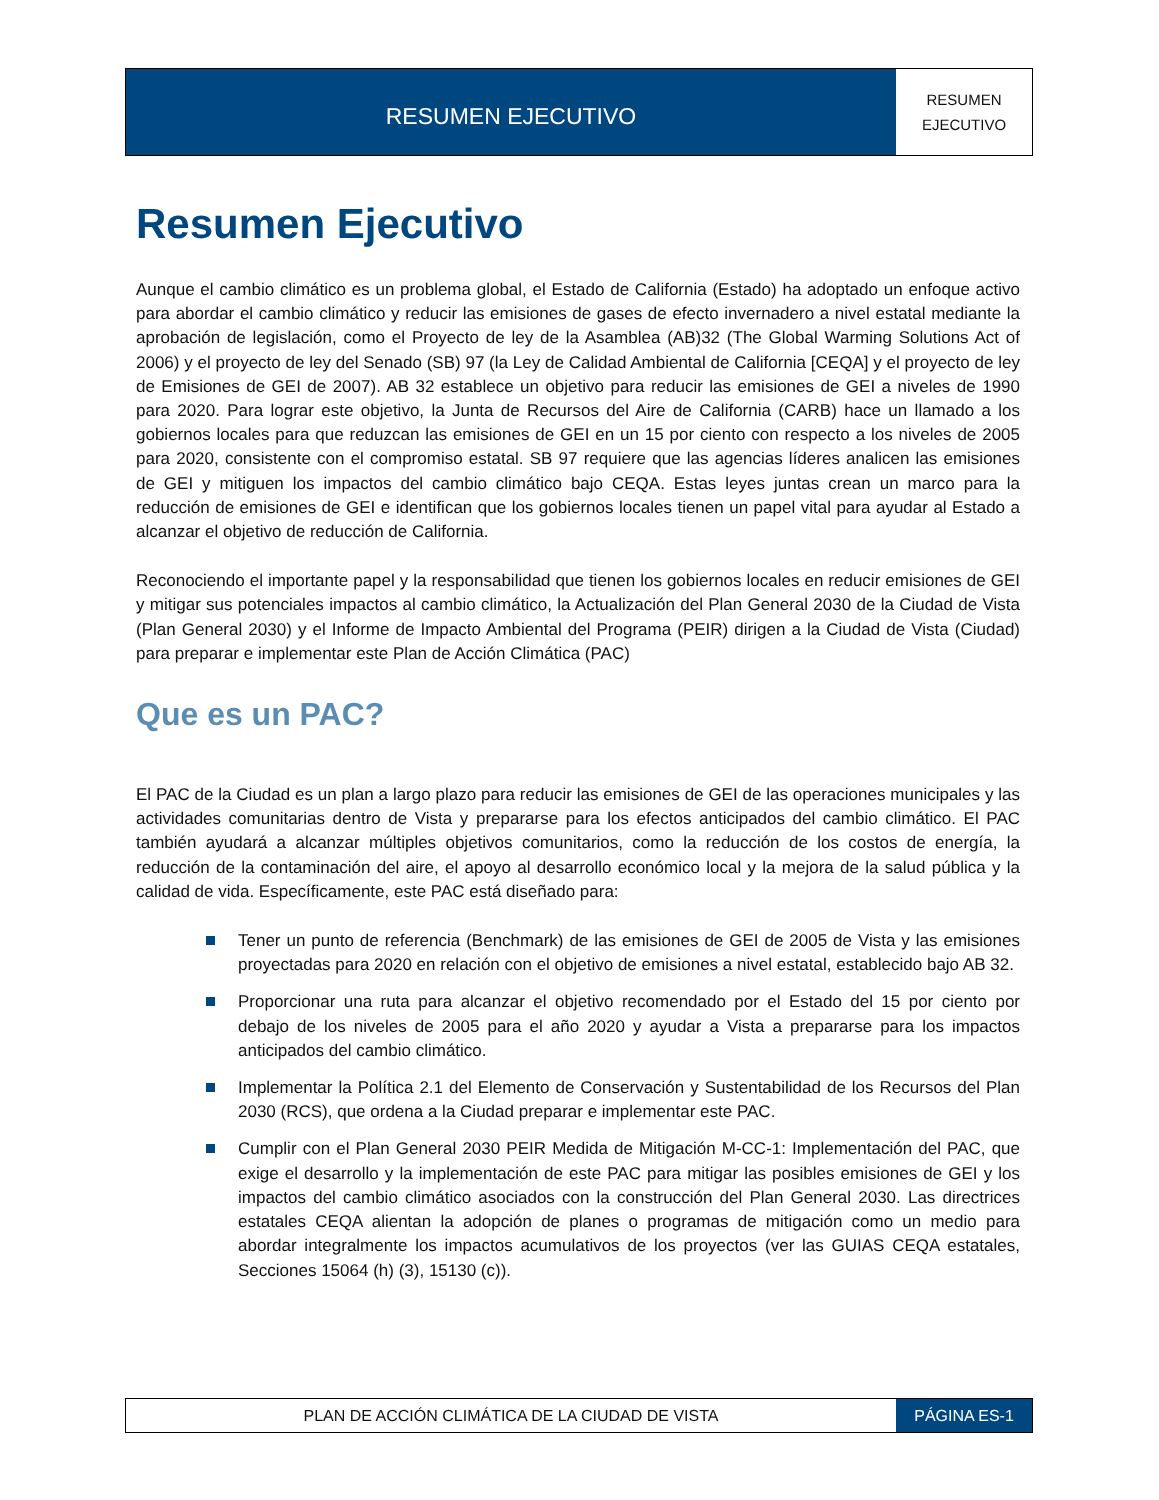RESUMEN EJECUTIVO
RESUMEN
EJECUTIVO
Resumen Ejecutivo
Aunque el cambio climático es un problema global, el Estado de California (Estado) ha adoptado un enfoque activo para abordar el cambio climático y reducir las emisiones de gases de efecto invernadero a nivel estatal mediante la aprobación de legislación, como el Proyecto de ley de la Asamblea (AB)32 (The Global Warming Solutions Act of 2006) y el proyecto de ley del Senado (SB) 97 (la Ley de Calidad Ambiental de California [CEQA] y el proyecto de ley de Emisiones de GEI de 2007). AB 32 establece un objetivo para reducir las emisiones de GEI a niveles de 1990 para 2020. Para lograr este objetivo, la Junta de Recursos del Aire de California (CARB) hace un llamado a los gobiernos locales para que reduzcan las emisiones de GEI en un 15 por ciento con respecto a los niveles de 2005 para 2020, consistente con el compromiso estatal. SB 97 requiere que las agencias líderes analicen las emisiones de GEI y mitiguen los impactos del cambio climático bajo CEQA. Estas leyes juntas crean un marco para la reducción de emisiones de GEI e identifican que los gobiernos locales tienen un papel vital para ayudar al Estado a alcanzar el objetivo de reducción de California.
Reconociendo el importante papel y la responsabilidad que tienen los gobiernos locales en reducir emisiones de GEI y mitigar sus potenciales impactos al cambio climático, la Actualización del Plan General 2030 de la Ciudad de Vista (Plan General 2030) y el Informe de Impacto Ambiental del Programa (PEIR) dirigen a la Ciudad de Vista (Ciudad) para preparar e implementar este Plan de Acción Climática (PAC)
Que es un PAC?
El PAC de la Ciudad es un plan a largo plazo para reducir las emisiones de GEI de las operaciones municipales y las actividades comunitarias dentro de Vista y prepararse para los efectos anticipados del cambio climático. El PAC también ayudará a alcanzar múltiples objetivos comunitarios, como la reducción de los costos de energía, la reducción de la contaminación del aire, el apoyo al desarrollo económico local y la mejora de la salud pública y la calidad de vida. Específicamente, este PAC está diseñado para:
Tener un punto de referencia (Benchmark) de las emisiones de GEI de 2005 de Vista y las emisiones proyectadas para 2020 en relación con el objetivo de emisiones a nivel estatal, establecido bajo AB 32.
Proporcionar una ruta para alcanzar el objetivo recomendado por el Estado del 15 por ciento por debajo de los niveles de 2005 para el año 2020 y ayudar a Vista a prepararse para los impactos anticipados del cambio climático.
Implementar la Política 2.1 del Elemento de Conservación y Sustentabilidad de los Recursos del Plan 2030 (RCS), que ordena a la Ciudad preparar e implementar este PAC.
Cumplir con el Plan General 2030 PEIR Medida de Mitigación M-CC-1: Implementación del PAC, que exige el desarrollo y la implementación de este PAC para mitigar las posibles emisiones de GEI y los impactos del cambio climático asociados con la construcción del Plan General 2030. Las directrices estatales CEQA alientan la adopción de planes o programas de mitigación como un medio para abordar integralmente los impactos acumulativos de los proyectos (ver las GUIAS CEQA estatales, Secciones 15064 (h) (3), 15130 (c)).
PLAN DE ACCIÓN CLIMÁTICA DE LA CIUDAD DE VISTA
PÁGINA ES-1